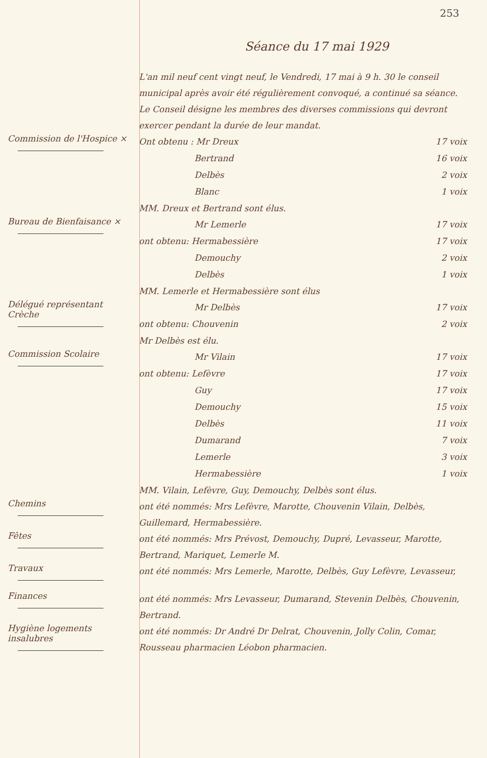253
Séance du 17 mai 1929
L'an mil neuf cent vingt neuf, le Vendredi, 17 mai à 9 h. 30 le conseil municipal après avoir été régulièrement convoqué, a continué sa séance.
Le Conseil désigne les membres des diverses commissions qui devront exercer pendant la durée de leur mandat.
Commission de l'Hospice ×
Ont obtenu : Mr Dreux 17 voix
Bertrand 16 voix
Delbès 2 voix
Blanc 1 voix
MM. Dreux et Bertrand sont élus.
Bureau de Bienfaisance ×
Mr Lemerle 17 voix
ont obtenu: Hermabessière 17 voix
Demouchy 2 voix
Delbès 1 voix
MM. Lemerle et Hermabessière sont élus
Délégué représentant Crèche
Mr Delbès 17 voix
ont obtenu: Chouvenin 2 voix
Mr Delbès est élu.
Commission Scolaire
Mr Vilain 17 voix
ont obtenu: Lefèvre 17 voix
Guy 17 voix
Demouchy 15 voix
Delbès 11 voix
Dumarand 7 voix
Lemerle 3 voix
Hermabessière 1 voix
MM. Vilain, Lefèvre, Guy, Demouchy, Delbès sont élus.
Chemins
ont été nommés: Mrs Lefèvre, Marotte, Chouvenin Vilain, Delbès, Guillemard, Hermabessière.
Fêtes
ont été nommés: Mrs Prévost, Demouchy, Dupré, Levasseur, Marotte, Bertrand, Mariquet, Lemerle M.
Travaux
ont été nommés: Mrs Lemerle, Marotte, Delbès, Guy Lefèvre, Levasseur,
Finances
ont été nommés: Mrs Levasseur, Dumarand, Stevenin Delbès, Chouvenin, Bertrand.
Hygiène logements insalubres
ont été nommés: Dr André Dr Delrat, Chouvenin, Jolly Colin, Comar, Rousseau pharmacien Léobon pharmacien.